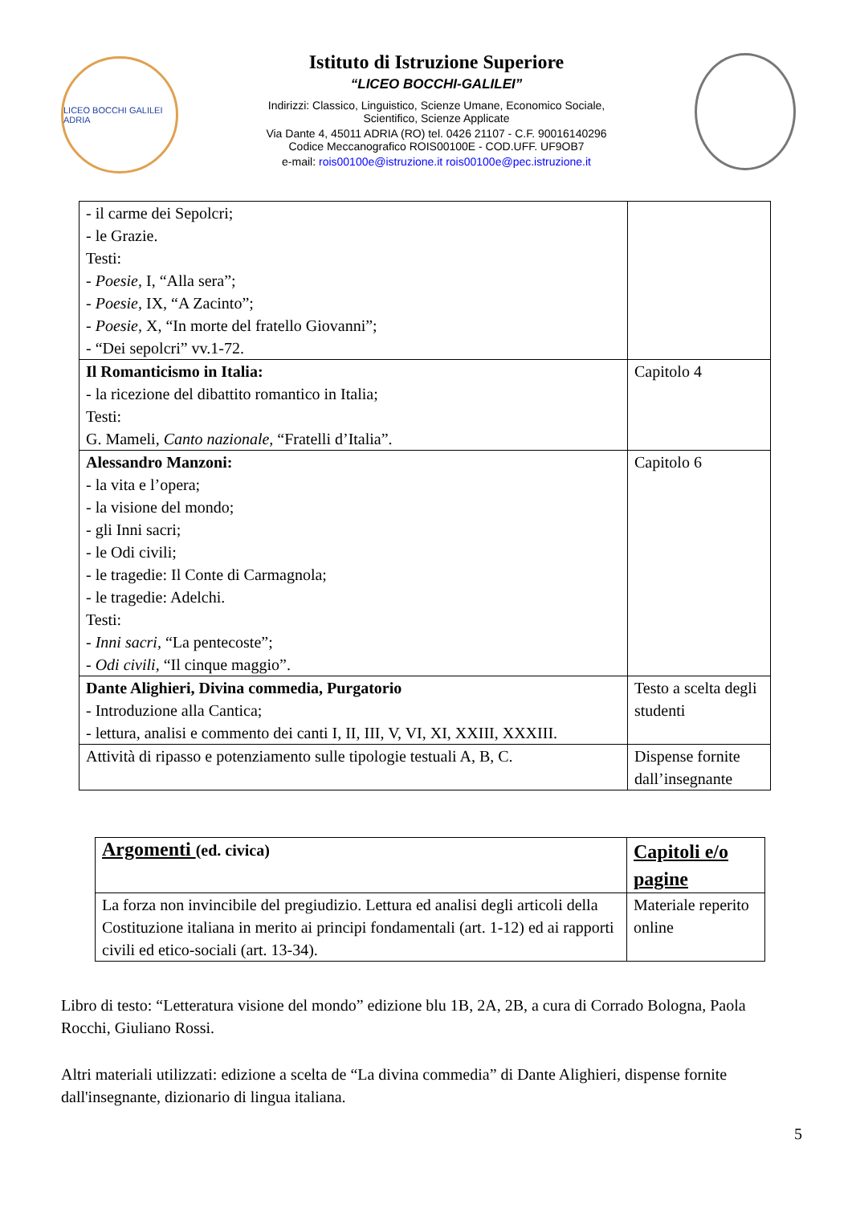LICEO BOCCHI GALILEI ADRIA
Istituto di Istruzione Superiore
“LICEO BOCCHI-GALILEI”
Indirizzi: Classico, Linguistico, Scienze Umane, Economico Sociale,
Scientifico, Scienze Applicate
Via Dante 4, 45011 ADRIA (RO) tel. 0426 21107 - C.F. 90016140296
Codice Meccanografico ROIS00100E - COD.UFF. UF9OB7
e-mail: rois00100e@istruzione.it rois00100e@pec.istruzione.it
| - il carme dei Sepolcri; - le Grazie. Testi: - Poesie, I, “Alla sera”; - Poesie, IX, “A Zacinto”; - Poesie, X, “In morte del fratello Giovanni”; - “Dei sepolcri” vv.1-72. | |
| Il Romanticismo in Italia: - la ricezione del dibattito romantico in Italia; Testi: G. Mameli, Canto nazionale, “Fratelli d’Italia”. | Capitolo 4 |
| Alessandro Manzoni: - la vita e l’opera; - la visione del mondo; - gli Inni sacri; - le Odi civili; - le tragedie: Il Conte di Carmagnola; - le tragedie: Adelchi. Testi: - Inni sacri, “La pentecoste”; - Odi civili, “Il cinque maggio”. | Capitolo 6 |
| Dante Alighieri, Divina commedia, Purgatorio - Introduzione alla Cantica; - lettura, analisi e commento dei canti I, II, III, V, VI, XI, XXIII, XXXIII. | Testo a scelta degli studenti |
| Attività di ripasso e potenziamento sulle tipologie testuali A, B, C. | Dispense fornite dall’insegnante |
| Argomenti (ed. civica) | Capitoli e/o pagine |
| --- | --- |
| La forza non invincibile del pregiudizio. Lettura ed analisi degli articoli della Costituzione italiana in merito ai principi fondamentali (art. 1-12) ed ai rapporti civili ed etico-sociali (art. 13-34). | Materiale reperito online |
Libro di testo: “Letteratura visione del mondo” edizione blu 1B, 2A, 2B, a cura di Corrado Bologna, Paola Rocchi, Giuliano Rossi.
Altri materiali utilizzati: edizione a scelta de “La divina commedia” di Dante Alighieri, dispense fornite dall'insegnante, dizionario di lingua italiana.
5